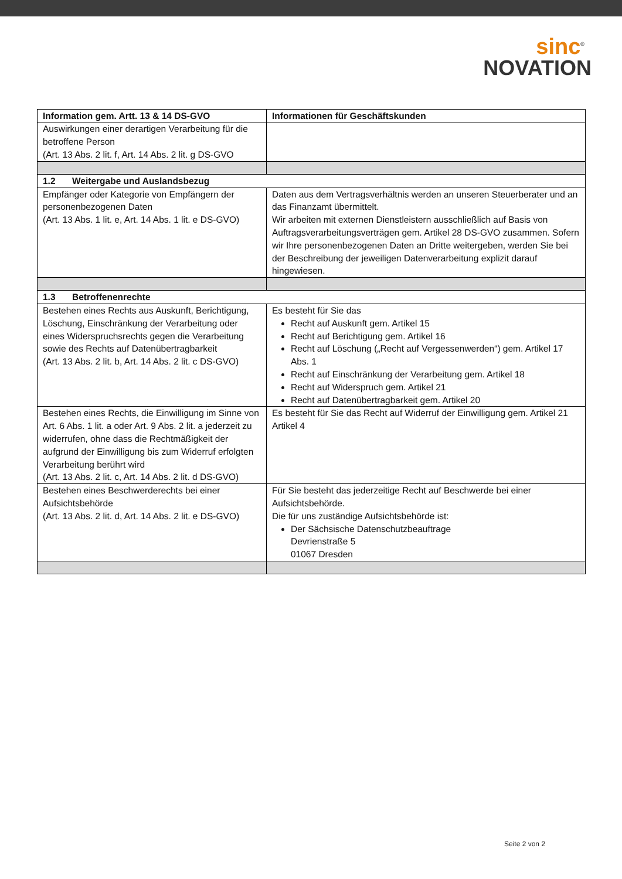sinc<sup>®</sup>
NOVATION
| Information gem. Artt. 13 & 14 DS-GVO | Informationen für Geschäftskunden |
| --- | --- |
| Auswirkungen einer derartigen Verarbeitung für die betroffene Person (Art. 13 Abs. 2 lit. f, Art. 14 Abs. 2 lit. g DS-GVO | |
| 1.2 Weitergabe und Auslandsbezug | |
| Empfänger oder Kategorie von Empfängern der personenbezogenen Daten (Art. 13 Abs. 1 lit. e, Art. 14 Abs. 1 lit. e DS-GVO) | Daten aus dem Vertragsverhältnis werden an unseren Steuerberater und an das Finanzamt übermittelt. Wir arbeiten mit externen Dienstleistern ausschließlich auf Basis von Auftragsverarbeitungsverträgen gem. Artikel 28 DS-GVO zusammen. Sofern wir Ihre personenbezogenen Daten an Dritte weitergeben, werden Sie bei der Beschreibung der jeweiligen Datenverarbeitung explizit darauf hingewiesen. |
| 1.3 Betroffenenrechte | |
| Bestehen eines Rechts aus Auskunft, Berichtigung, Löschung, Einschränkung der Verarbeitung oder eines Widerspruchsrechts gegen die Verarbeitung sowie des Rechts auf Datenübertragbarkeit (Art. 13 Abs. 2 lit. b, Art. 14 Abs. 2 lit. c DS-GVO) | Es besteht für Sie das Recht auf Auskunft gem. Artikel 15 Recht auf Berichtigung gem. Artikel 16 Recht auf Löschung („Recht auf Vergessenwerden“) gem. Artikel 17 Abs. 1 Recht auf Einschränkung der Verarbeitung gem. Artikel 18 Recht auf Widerspruch gem. Artikel 21 Recht auf Datenübertragbarkeit gem. Artikel 20 |
| Bestehen eines Rechts, die Einwilligung im Sinne von Art. 6 Abs. 1 lit. a oder Art. 9 Abs. 2 lit. a jederzeit zu widerrufen, ohne dass die Rechtmäßigkeit der aufgrund der Einwilligung bis zum Widerruf erfolgten Verarbeitung berührt wird (Art. 13 Abs. 2 lit. c, Art. 14 Abs. 2 lit. d DS-GVO) | Es besteht für Sie das Recht auf Widerruf der Einwilligung gem. Artikel 21 Artikel 4 |
| Bestehen eines Beschwerderechts bei einer Aufsichtsbehörde (Art. 13 Abs. 2 lit. d, Art. 14 Abs. 2 lit. e DS-GVO) | Für Sie besteht das jederzeitige Recht auf Beschwerde bei einer Aufsichtsbehörde. Die für uns zuständige Aufsichtsbehörde ist: Der Sächsische Datenschutzbeauftrage Devrienstraße 5 01067 Dresden |
Seite 2 von 2